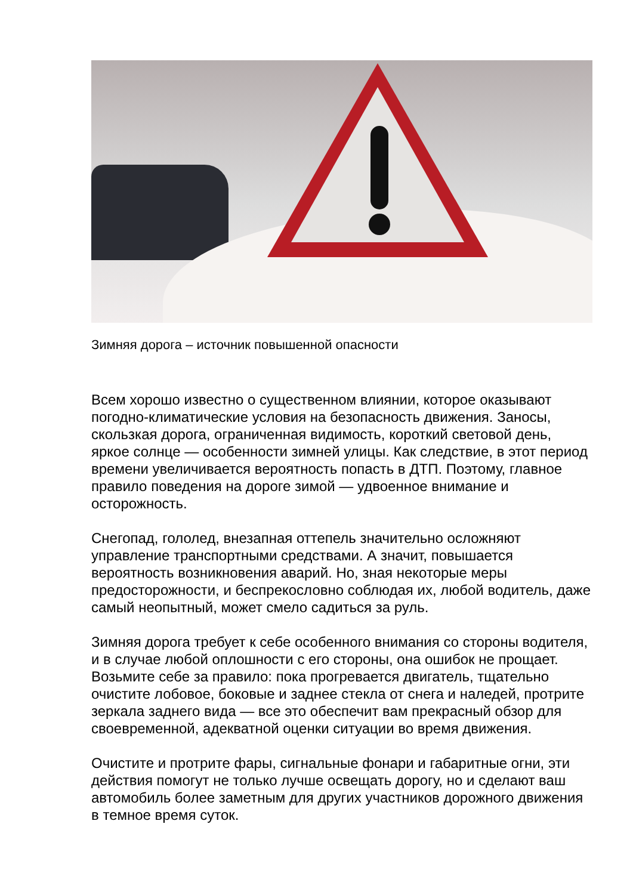Зимняя дорога – источник повышенной опасности
Всем хорошо известно о существенном влиянии, которое оказывают погодно-климатические условия на безопасность движения. Заносы, скользкая дорога, ограниченная видимость, короткий световой день, яркое солнце — особенности зимней улицы. Как следствие, в этот период времени увеличивается вероятность попасть в ДТП. Поэтому, главное правило поведения на дороге зимой — удвоенное внимание и осторожность.
Снегопад, гололед, внезапная оттепель значительно осложняют управление транспортными средствами. А значит, повышается вероятность возникновения аварий. Но, зная некоторые меры предосторожности, и беспрекословно соблюдая их, любой водитель, даже самый неопытный, может смело садиться за руль.
Зимняя дорога требует к себе особенного внимания со стороны водителя, и в случае любой оплошности с его стороны, она ошибок не прощает. Возьмите себе за правило: пока прогревается двигатель, тщательно очистите лобовое, боковые и заднее стекла от снега и наледей, протрите зеркала заднего вида — все это обеспечит вам прекрасный обзор для своевременной, адекватной оценки ситуации во время движения.
Очистите и протрите фары, сигнальные фонари и габаритные огни, эти действия помогут не только лучше освещать дорогу, но и сделают ваш автомобиль более заметным для других участников дорожного движения в темное время суток.